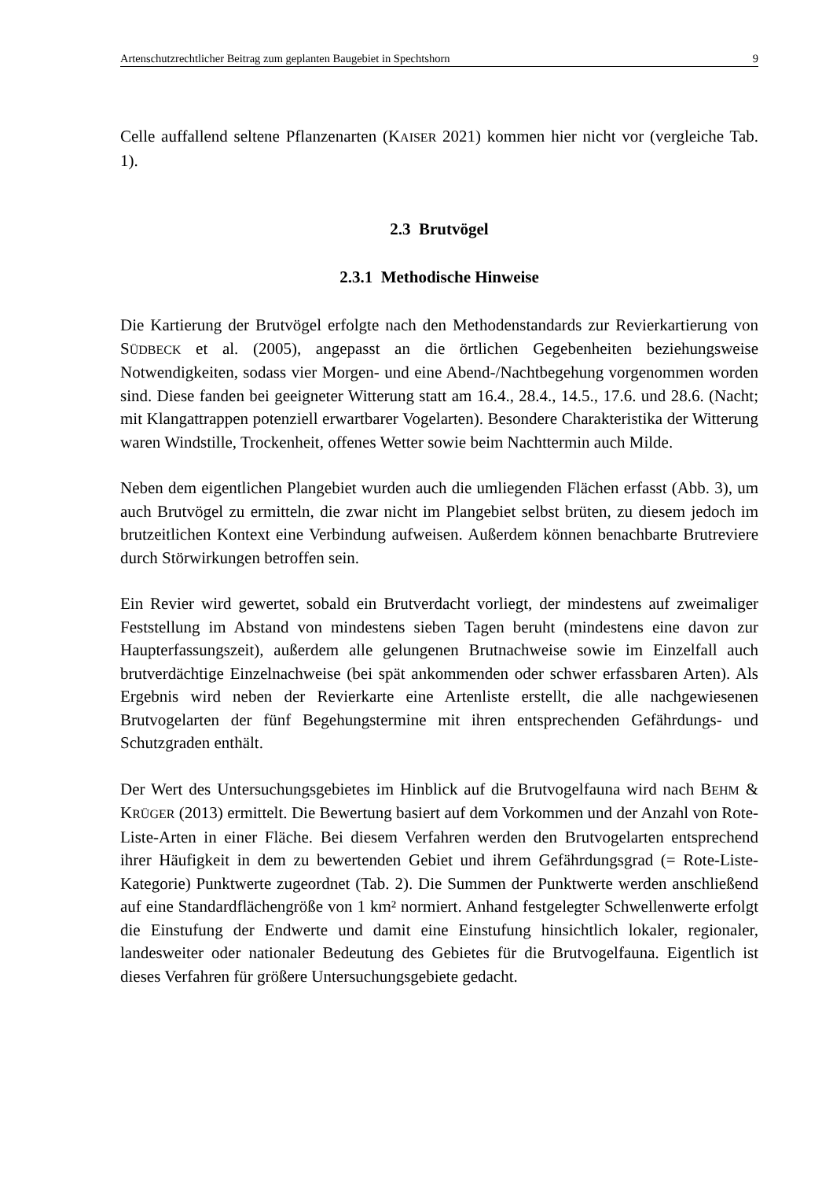Artenschutzrechtlicher Beitrag zum geplanten Baugebiet in Spechtshorn 9
Celle auffallend seltene Pflanzenarten (KAISER 2021) kommen hier nicht vor (vergleiche Tab. 1).
2.3 Brutvögel
2.3.1 Methodische Hinweise
Die Kartierung der Brutvögel erfolgte nach den Methodenstandards zur Revierkartierung von SÜDBECK et al. (2005), angepasst an die örtlichen Gegebenheiten beziehungsweise Notwendigkeiten, sodass vier Morgen- und eine Abend-/Nachtbegehung vorgenommen worden sind. Diese fanden bei geeigneter Witterung statt am 16.4., 28.4., 14.5., 17.6. und 28.6. (Nacht; mit Klangattrappen potenziell erwartbarer Vogelarten). Besondere Charakteristika der Witterung waren Windstille, Trockenheit, offenes Wetter sowie beim Nachttermin auch Milde.
Neben dem eigentlichen Plangebiet wurden auch die umliegenden Flächen erfasst (Abb. 3), um auch Brutvögel zu ermitteln, die zwar nicht im Plangebiet selbst brüten, zu diesem jedoch im brutzeitlichen Kontext eine Verbindung aufweisen. Außerdem können benachbarte Brutreviere durch Störwirkungen betroffen sein.
Ein Revier wird gewertet, sobald ein Brutverdacht vorliegt, der mindestens auf zweimaliger Feststellung im Abstand von mindestens sieben Tagen beruht (mindestens eine davon zur Haupterfassungszeit), außerdem alle gelungenen Brutnachweise sowie im Einzelfall auch brutverdächtige Einzelnachweise (bei spät ankommenden oder schwer erfassbaren Arten). Als Ergebnis wird neben der Revierkarte eine Artenliste erstellt, die alle nachgewiesenen Brutvogelarten der fünf Begehungstermine mit ihren entsprechenden Gefährdungs- und Schutzgraden enthält.
Der Wert des Untersuchungsgebietes im Hinblick auf die Brutvogelfauna wird nach BEHM & KRÜGER (2013) ermittelt. Die Bewertung basiert auf dem Vorkommen und der Anzahl von Rote-Liste-Arten in einer Fläche. Bei diesem Verfahren werden den Brutvogelarten entsprechend ihrer Häufigkeit in dem zu bewertenden Gebiet und ihrem Gefährdungsgrad (= Rote-Liste-Kategorie) Punktwerte zugeordnet (Tab. 2). Die Summen der Punktwerte werden anschließend auf eine Standardflächengröße von 1 km² normiert. Anhand festgelegter Schwellenwerte erfolgt die Einstufung der Endwerte und damit eine Einstufung hinsichtlich lokaler, regionaler, landesweiter oder nationaler Bedeutung des Gebietes für die Brutvogelfauna. Eigentlich ist dieses Verfahren für größere Untersuchungsgebiete gedacht.